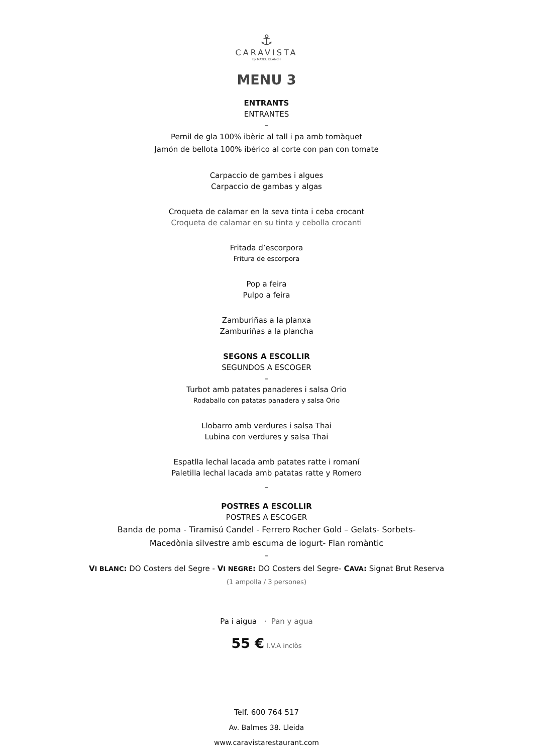⚓
CARAVISTA
by MATEU BLANCH
MENU 3
ENTRANTS
ENTRANTES
–
Pernil de gla 100% ibèric al tall i pa amb tomàquet
Jamón de bellota 100% ibérico al corte con pan con tomate
Carpaccio de gambes i algues
Carpaccio de gambas y algas
Croqueta de calamar en la seva tinta i ceba crocant
Croqueta de calamar en su tinta y cebolla crocanti
Fritada d’escorpora
Fritura de escorpora
Pop a feira
Pulpo a feira
Zamburiñas a la planxa
Zamburiñas a la plancha
SEGONS A ESCOLLIR
SEGUNDOS A ESCOGER
–
Turbot amb patates panaderes i salsa Orio
Rodaballo con patatas panadera y salsa Orio
Llobarro amb verdures i salsa Thai
Lubina con verdures y salsa Thai
Espatlla lechal lacada amb patates ratte i romaní
Paletilla lechal lacada amb patatas ratte y Romero
–
POSTRES A ESCOLLIR
POSTRES A ESCOGER
Banda de poma - Tiramisú Candel - Ferrero Rocher Gold – Gelats- Sorbets-
Macedònia silvestre amb escuma de iogurt- Flan romàntic
–
VI BLANC: DO Costers del Segre - VI NEGRE: DO Costers del Segre- CAVA: Signat Brut Reserva
(1 ampolla / 3 persones)
Pa i aigua · Pan y agua
55 € I.V.A inclòs
Telf. 600 764 517
Av. Balmes 38. Lleida
www.caravistarestaurant.com